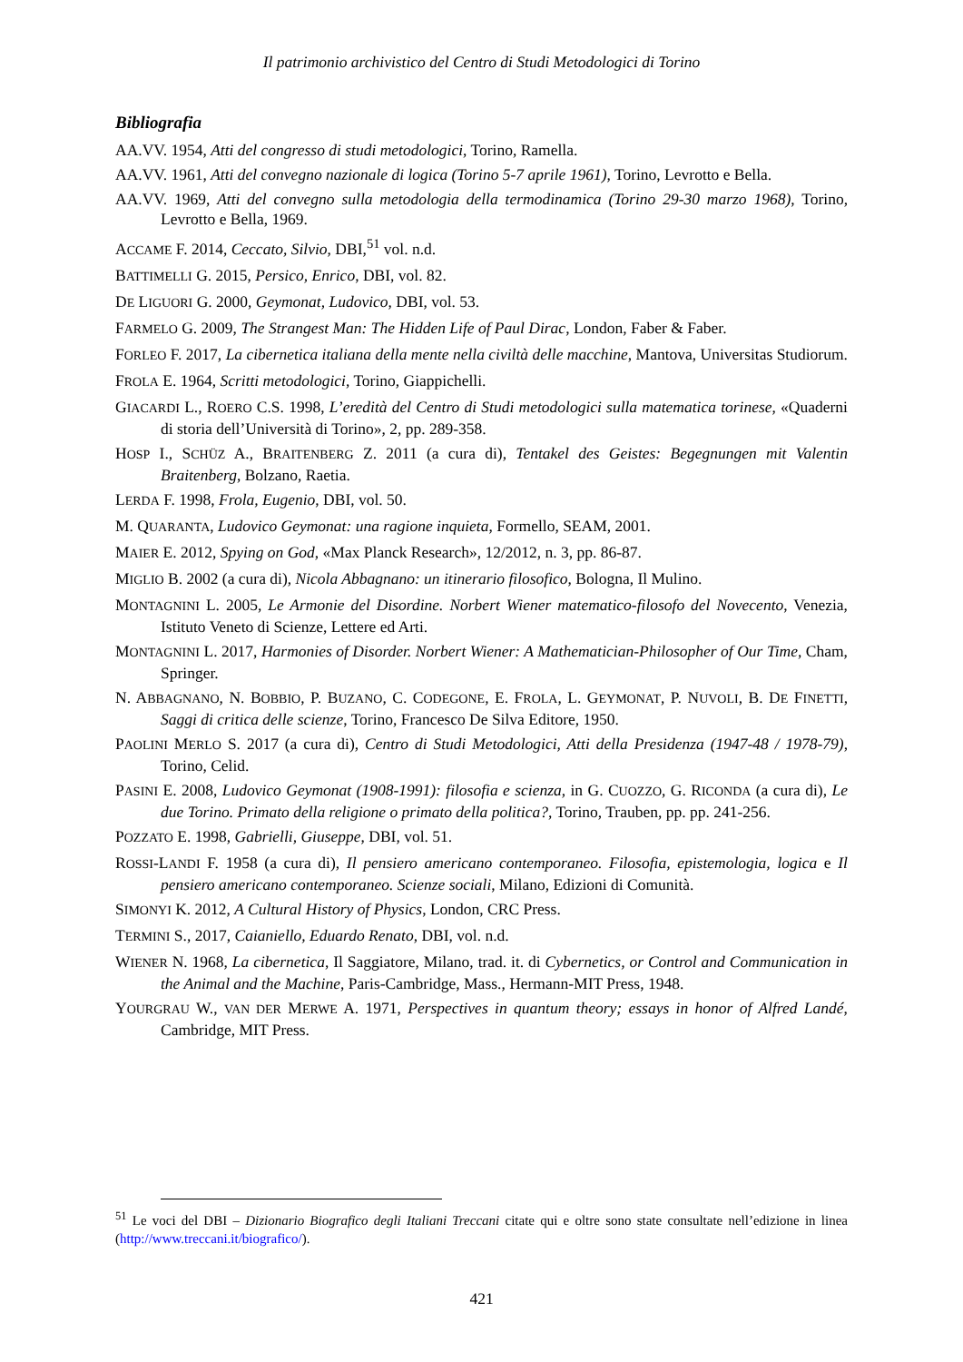Il patrimonio archivistico del Centro di Studi Metodologici di Torino
Bibliografia
AA.VV. 1954, Atti del congresso di studi metodologici, Torino, Ramella.
AA.VV. 1961, Atti del convegno nazionale di logica (Torino 5-7 aprile 1961), Torino, Levrotto e Bella.
AA.VV. 1969, Atti del convegno sulla metodologia della termodinamica (Torino 29-30 marzo 1968), Torino, Levrotto e Bella, 1969.
ACCAME F. 2014, Ceccato, Silvio, DBI,<sup>51</sup> vol. n.d.
BATTIMELLI G. 2015, Persico, Enrico, DBI, vol. 82.
DE LIGUORI G. 2000, Geymonat, Ludovico, DBI, vol. 53.
FARMELO G. 2009, The Strangest Man: The Hidden Life of Paul Dirac, London, Faber & Faber.
FORLEO F. 2017, La cibernetica italiana della mente nella civiltà delle macchine, Mantova, Universitas Studiorum.
FROLA E. 1964, Scritti metodologici, Torino, Giappichelli.
GIACARDI L., ROERO C.S. 1998, L’eredità del Centro di Studi metodologici sulla matematica torinese, «Quaderni di storia dell’Università di Torino», 2, pp. 289-358.
HOSP I., SCHÜZ A., BRAITENBERG Z. 2011 (a cura di), Tentakel des Geistes: Begegnungen mit Valentin Braitenberg, Bolzano, Raetia.
LERDA F. 1998, Frola, Eugenio, DBI, vol. 50.
M. QUARANTA, Ludovico Geymonat: una ragione inquieta, Formello, SEAM, 2001.
MAIER E. 2012, Spying on God, «Max Planck Research», 12/2012, n. 3, pp. 86-87.
MIGLIO B. 2002 (a cura di), Nicola Abbagnano: un itinerario filosofico, Bologna, Il Mulino.
MONTAGNINI L. 2005, Le Armonie del Disordine. Norbert Wiener matematico-filosofo del Novecento, Venezia, Istituto Veneto di Scienze, Lettere ed Arti.
MONTAGNINI L. 2017, Harmonies of Disorder. Norbert Wiener: A Mathematician-Philosopher of Our Time, Cham, Springer.
N. ABBAGNANO, N. BOBBIO, P. BUZANO, C. CODEGONE, E. FROLA, L. GEYMONAT, P. NUVOLI, B. DE FINETTI, Saggi di critica delle scienze, Torino, Francesco De Silva Editore, 1950.
PAOLINI MERLO S. 2017 (a cura di), Centro di Studi Metodologici, Atti della Presidenza (1947-48 / 1978-79), Torino, Celid.
PASINI E. 2008, Ludovico Geymonat (1908-1991): filosofia e scienza, in G. CUOZZO, G. RICONDA (a cura di), Le due Torino. Primato della religione o primato della politica?, Torino, Trauben, pp. pp. 241-256.
POZZATO E. 1998, Gabrielli, Giuseppe, DBI, vol. 51.
ROSSI-LANDI F. 1958 (a cura di), Il pensiero americano contemporaneo. Filosofia, epistemologia, logica e Il pensiero americano contemporaneo. Scienze sociali, Milano, Edizioni di Comunità.
SIMONYI K. 2012, A Cultural History of Physics, London, CRC Press.
TERMINI S., 2017, Caianiello, Eduardo Renato, DBI, vol. n.d.
WIENER N. 1968, La cibernetica, Il Saggiatore, Milano, trad. it. di Cybernetics, or Control and Communication in the Animal and the Machine, Paris-Cambridge, Mass., Hermann-MIT Press, 1948.
YOURGRAU W., VAN DER MERWE A. 1971, Perspectives in quantum theory; essays in honor of Alfred Landé, Cambridge, MIT Press.
<sup>51</sup> Le voci del DBI – Dizionario Biografico degli Italiani Treccani citate qui e oltre sono state consultate nell’edizione in linea (http://www.treccani.it/biografico/).
421